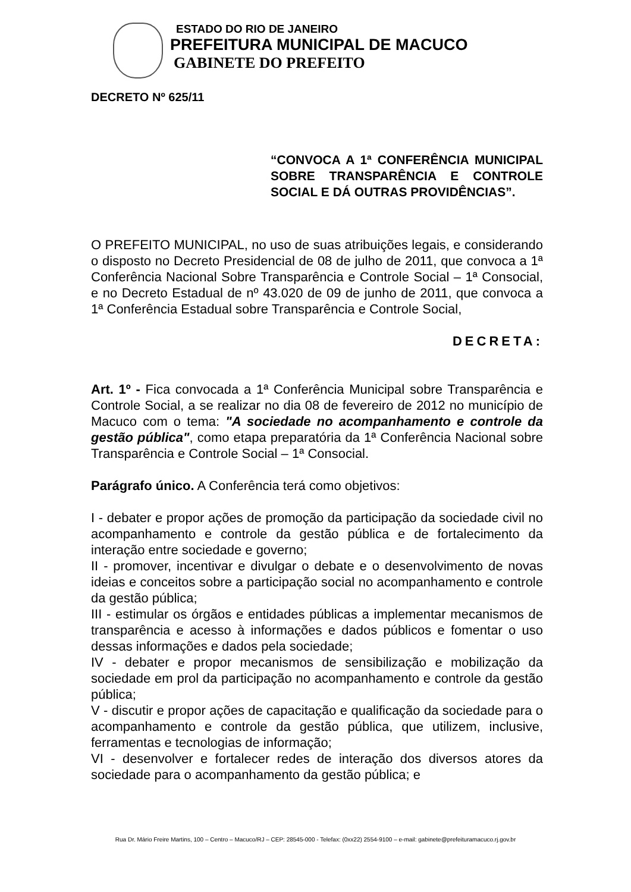ESTADO DO RIO DE JANEIRO
PREFEITURA MUNICIPAL DE MACUCO
GABINETE DO PREFEITO
DECRETO Nº 625/11
“CONVOCA A 1ª CONFERÊNCIA MUNICIPAL SOBRE TRANSPARÊNCIA E CONTROLE SOCIAL E DÁ OUTRAS PROVIDÊNCIAS”.
O PREFEITO MUNICIPAL, no uso de suas atribuições legais, e considerando o disposto no Decreto Presidencial de 08 de julho de 2011, que convoca a 1ª Conferência Nacional Sobre Transparência e Controle Social – 1ª Consocial, e no Decreto Estadual de nº 43.020 de 09 de junho de 2011, que convoca a 1ª Conferência Estadual sobre Transparência e Controle Social,
DECRETA:
Art. 1º - Fica convocada a 1ª Conferência Municipal sobre Transparência e Controle Social, a se realizar no dia 08 de fevereiro de 2012 no município de Macuco com o tema: "A sociedade no acompanhamento e controle da gestão pública", como etapa preparatória da 1ª Conferência Nacional sobre Transparência e Controle Social – 1ª Consocial.
Parágrafo único. A Conferência terá como objetivos:
I - debater e propor ações de promoção da participação da sociedade civil no acompanhamento e controle da gestão pública e de fortalecimento da interação entre sociedade e governo;
II - promover, incentivar e divulgar o debate e o desenvolvimento de novas ideias e conceitos sobre a participação social no acompanhamento e controle da gestão pública;
III - estimular os órgãos e entidades públicas a implementar mecanismos de transparência e acesso à informações e dados públicos e fomentar o uso dessas informações e dados pela sociedade;
IV - debater e propor mecanismos de sensibilização e mobilização da sociedade em prol da participação no acompanhamento e controle da gestão pública;
V - discutir e propor ações de capacitação e qualificação da sociedade para o acompanhamento e controle da gestão pública, que utilizem, inclusive, ferramentas e tecnologias de informação;
VI - desenvolver e fortalecer redes de interação dos diversos atores da sociedade para o acompanhamento da gestão pública; e
Rua Dr. Mário Freire Martins, 100 – Centro – Macuco/RJ – CEP: 28545-000 - Telefax: (0xx22) 2554-9100 – e-mail: gabinete@prefeituramacuco.rj.gov.br